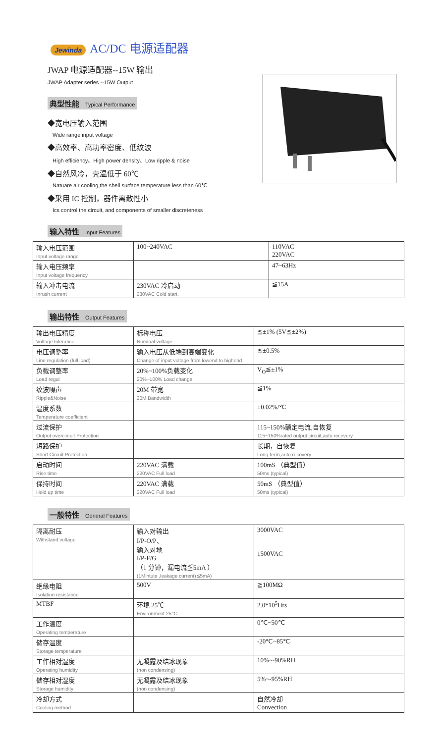Jewinda AC/DC 电源适配器
JWAP 电源适配器--15W 输出
JWAP Adapter series --15W Output
典型性能 Typical Performance
◆宽电压输入范围
Wide range input voltage
◆高效率、高功率密度、低纹波
High efficiency、High power density、Low ripple & noise
◆自然风冷，壳温低于 60℃
Natuare air cooling,the shell surface temperature less than 60℃
◆采用 IC 控制，器件离散性小
Ics control the circuit, and components of smaller discreteness
输入特性 Input Features
| 输入电压范围 Input voltage range | 100~240VAC | 110VAC 220VAC |
| 输入电压频率 Input voltage frequency | | 47~63Hz |
| 输入冲击电流 Inrush current | 230VAC 冷启动 230VAC Cold start, | ≦15A |
输出特性 Output Features
| 输出电压精度 Voltage tolerance | 标称电压 Nominal voltage | ≦±1% (5V≦±2%) |
| 电压调整率 Line regulation (full load) | 输入电压从低端到高端变化 Change of input voltage from lowend to highend | ≦±0.5% |
| 负载调整率 Load regul | 20%~100%负载变化 20%~100% Load change | V<sub>O</sub>≦±1% |
| 纹波噪声 Ripple&Noise | 20M 带宽 20M Bandwidth | ≦1% |
| 温度系数 Temperature coefficient | | ±0.02%/℃ |
| 过流保护 Output overcircuit Protection | | 115~150%额定电流,自恢复 115~150%rated output circuit,auto recovery |
| 短路保护 Short Circuit Protection | | 长期，自恢复 Long-term,auto recovery |
| 启动时间 Rise time | 220VAC 满载 220VAC Full load | 100mS （典型值） 50ms (typical) |
| 保持时间 Hold up time | 220VAC 满载 220VAC Full load | 50mS （典型值） 50ms (typical) |
一般特性 General Features
| 隔离耐压 Withstand voltage | 输入对输出 I/P-O/P、 输入对地 I/P-F/G （1 分钟，漏电流≦5mA ） (1Mintute ,leakage current)≦5mA) | 3000VAC 1500VAC |
| 绝缘电阻 Isolation resistance | 500V | ≧100MΩ |
| MTBF | 环境 25℃ Environment 25℃ | 2.0*10<sup>5</sup>Hrs |
| 工作温度 Operating temperature | | 0℃~50℃ |
| 储存温度 Storage temperature | | -20℃~85℃ |
| 工作相对湿度 Operating humidity | 无凝露及结冰现象 (non condensing) | 10%~-90%RH |
| 储存相对湿度 Storage humidity | 无凝露及结冰现象 (non condensing) | 5%~-95%RH |
| 冷却方式 Cooling method | | 自然冷却 Convection |